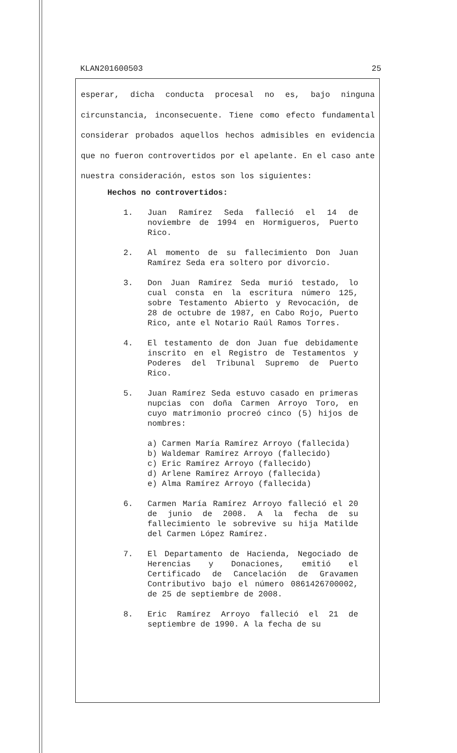KLAN201600503 25
esperar, dicha conducta procesal no es, bajo ninguna circunstancia, inconsecuente. Tiene como efecto fundamental considerar probados aquellos hechos admisibles en evidencia que no fueron controvertidos por el apelante. En el caso ante nuestra consideración, estos son los siguientes:
Hechos no controvertidos:
1. Juan Ramírez Seda falleció el 14 de noviembre de 1994 en Hormigueros, Puerto Rico.
2. Al momento de su fallecimiento Don Juan Ramírez Seda era soltero por divorcio.
3. Don Juan Ramírez Seda murió testado, lo cual consta en la escritura número 125, sobre Testamento Abierto y Revocación, de 28 de octubre de 1987, en Cabo Rojo, Puerto Rico, ante el Notario Raúl Ramos Torres.
4. El testamento de don Juan fue debidamente inscrito en el Registro de Testamentos y Poderes del Tribunal Supremo de Puerto Rico.
5. Juan Ramírez Seda estuvo casado en primeras nupcias con doña Carmen Arroyo Toro, en cuyo matrimonio procreó cinco (5) hijos de nombres:
a) Carmen María Ramírez Arroyo (fallecida) b) Waldemar Ramírez Arroyo (fallecido) c) Eric Ramírez Arroyo (fallecido) d) Arlene Ramírez Arroyo (fallecida) e) Alma Ramírez Arroyo (fallecida)
6. Carmen María Ramírez Arroyo falleció el 20 de junio de 2008. A la fecha de su fallecimiento le sobrevive su hija Matilde del Carmen López Ramírez.
7. El Departamento de Hacienda, Negociado de Herencias y Donaciones, emitió el Certificado de Cancelación de Gravamen Contributivo bajo el número 0861426700002, de 25 de septiembre de 2008.
8. Eric Ramírez Arroyo falleció el 21 de septiembre de 1990. A la fecha de su